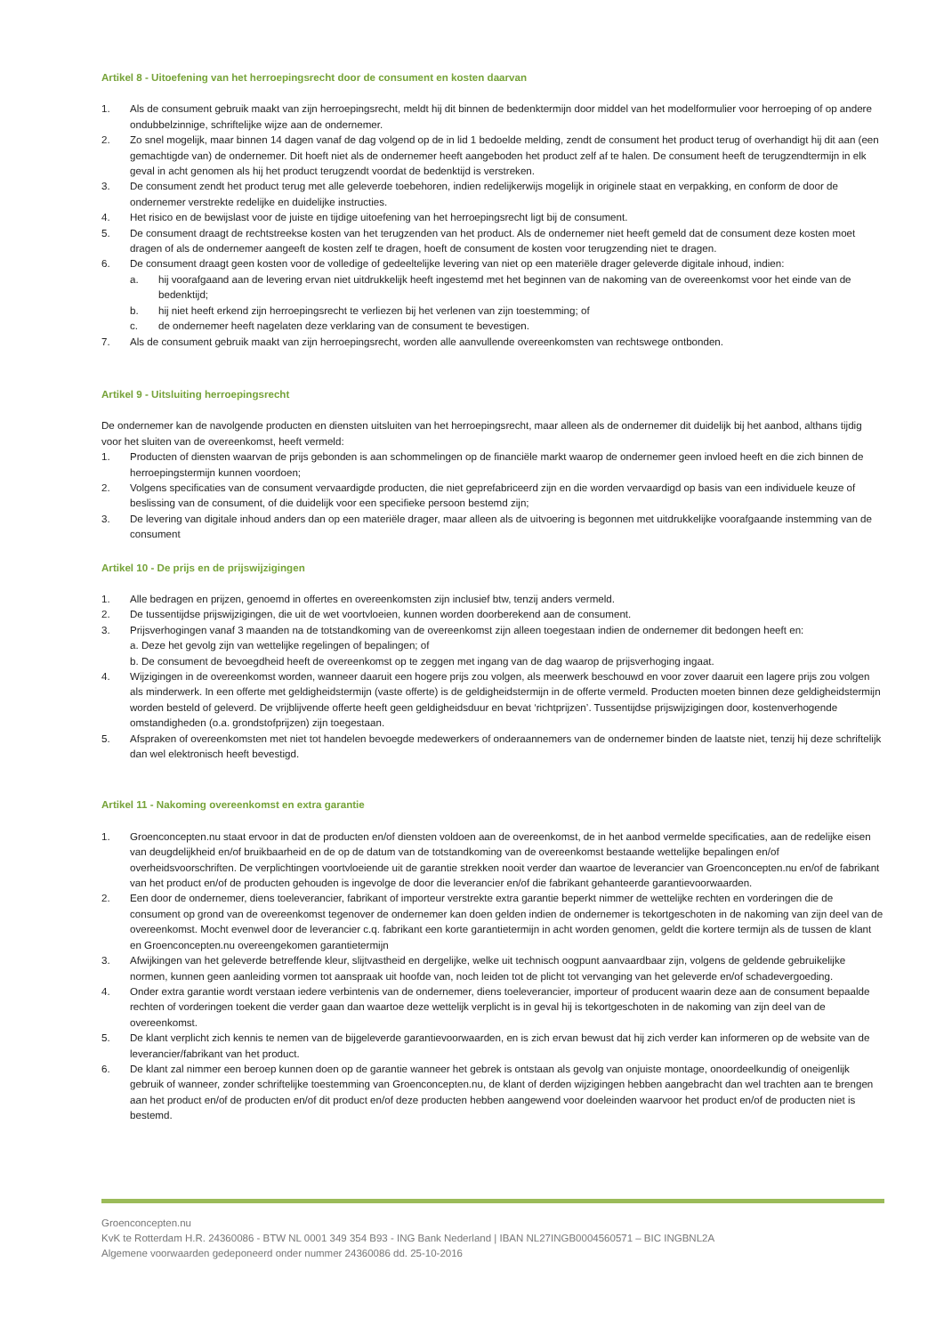Artikel 8 - Uitoefening van het herroepingsrecht door de consument en kosten daarvan
1. Als de consument gebruik maakt van zijn herroepingsrecht, meldt hij dit binnen de bedenktermijn door middel van het modelformulier voor herroeping of op andere ondubbelzinnige, schriftelijke wijze aan de ondernemer.
2. Zo snel mogelijk, maar binnen 14 dagen vanaf de dag volgend op de in lid 1 bedoelde melding, zendt de consument het product terug of overhandigt hij dit aan (een gemachtigde van) de ondernemer. Dit hoeft niet als de ondernemer heeft aangeboden het product zelf af te halen. De consument heeft de terugzendtermijn in elk geval in acht genomen als hij het product terugzendt voordat de bedenktijd is verstreken.
3. De consument zendt het product terug met alle geleverde toebehoren, indien redelijkerwijs mogelijk in originele staat en verpakking, en conform de door de ondernemer verstrekte redelijke en duidelijke instructies.
4. Het risico en de bewijslast voor de juiste en tijdige uitoefening van het herroepingsrecht ligt bij de consument.
5. De consument draagt de rechtstreekse kosten van het terugzenden van het product. Als de ondernemer niet heeft gemeld dat de consument deze kosten moet dragen of als de ondernemer aangeeft de kosten zelf te dragen, hoeft de consument de kosten voor terugzending niet te dragen.
6. De consument draagt geen kosten voor de volledige of gedeeltelijke levering van niet op een materiële drager geleverde digitale inhoud, indien:
a. hij voorafgaand aan de levering ervan niet uitdrukkelijk heeft ingestemd met het beginnen van de nakoming van de overeenkomst voor het einde van de bedenktijd;
b. hij niet heeft erkend zijn herroepingsrecht te verliezen bij het verlenen van zijn toestemming; of
c. de ondernemer heeft nagelaten deze verklaring van de consument te bevestigen.
7. Als de consument gebruik maakt van zijn herroepingsrecht, worden alle aanvullende overeenkomsten van rechtswege ontbonden.
Artikel 9 - Uitsluiting herroepingsrecht
De ondernemer kan de navolgende producten en diensten uitsluiten van het herroepingsrecht, maar alleen als de ondernemer dit duidelijk bij het aanbod, althans tijdig voor het sluiten van de overeenkomst, heeft vermeld:
1. Producten of diensten waarvan de prijs gebonden is aan schommelingen op de financiële markt waarop de ondernemer geen invloed heeft en die zich binnen de herroepingstermijn kunnen voordoen;
2. Volgens specificaties van de consument vervaardigde producten, die niet geprefabriceerd zijn en die worden vervaardigd op basis van een individuele keuze of beslissing van de consument, of die duidelijk voor een specifieke persoon bestemd zijn;
3. De levering van digitale inhoud anders dan op een materiële drager, maar alleen als de uitvoering is begonnen met uitdrukkelijke voorafgaande instemming van de consument
Artikel 10 - De prijs en de prijswijzigingen
1. Alle bedragen en prijzen, genoemd in offertes en overeenkomsten zijn inclusief btw, tenzij anders vermeld.
2. De tussentijdse prijswijzigingen, die uit de wet voortvloeien, kunnen worden doorberekend aan de consument.
3. Prijsverhogingen vanaf 3 maanden na de totstandkoming van de overeenkomst zijn alleen toegestaan indien de ondernemer dit bedongen heeft en:
a. Deze het gevolg zijn van wettelijke regelingen of bepalingen; of
b. De consument de bevoegdheid heeft de overeenkomst op te zeggen met ingang van de dag waarop de prijsverhoging ingaat.
4. Wijzigingen in de overeenkomst worden, wanneer daaruit een hogere prijs zou volgen, als meerwerk beschouwd en voor zover daaruit een lagere prijs zou volgen als minderwerk. In een offerte met geldigheidstermijn (vaste offerte) is de geldigheidstermijn in de offerte vermeld. Producten moeten binnen deze geldigheidstermijn worden besteld of geleverd. De vrijblijvende offerte heeft geen geldigheidsduur en bevat ‘richtprijzen’. Tussentijdse prijswijzigingen door, kostenverhogende omstandigheden (o.a. grondstofprijzen) zijn toegestaan.
5. Afspraken of overeenkomsten met niet tot handelen bevoegde medewerkers of onderaannemers van de ondernemer binden de laatste niet, tenzij hij deze schriftelijk dan wel elektronisch heeft bevestigd.
Artikel 11 - Nakoming overeenkomst en extra garantie
1. Groenconcepten.nu staat ervoor in dat de producten en/of diensten voldoen aan de overeenkomst, de in het aanbod vermelde specificaties, aan de redelijke eisen van deugdelijkheid en/of bruikbaarheid en de op de datum van de totstandkoming van de overeenkomst bestaande wettelijke bepalingen en/of overheidsvoorschriften. De verplichtingen voortvloeiende uit de garantie strekken nooit verder dan waartoe de leverancier van Groenconcepten.nu en/of de fabrikant van het product en/of de producten gehouden is ingevolge de door die leverancier en/of die fabrikant gehanteerde garantievoorwaarden.
2. Een door de ondernemer, diens toeleverancier, fabrikant of importeur verstrekte extra garantie beperkt nimmer de wettelijke rechten en vorderingen die de consument op grond van de overeenkomst tegenover de ondernemer kan doen gelden indien de ondernemer is tekortgeschoten in de nakoming van zijn deel van de overeenkomst. Mocht evenwel door de leverancier c.q. fabrikant een korte garantietermijn in acht worden genomen, geldt die kortere termijn als de tussen de klant en Groenconcepten.nu overeengekomen garantietermijn
3. Afwijkingen van het geleverde betreffende kleur, slijtvastheid en dergelijke, welke uit technisch oogpunt aanvaardbaar zijn, volgens de geldende gebruikelijke normen, kunnen geen aanleiding vormen tot aanspraak uit hoofde van, noch leiden tot de plicht tot vervanging van het geleverde en/of schadevergoeding.
4. Onder extra garantie wordt verstaan iedere verbintenis van de ondernemer, diens toeleverancier, importeur of producent waarin deze aan de consument bepaalde rechten of vorderingen toekent die verder gaan dan waartoe deze wettelijk verplicht is in geval hij is tekortgeschoten in de nakoming van zijn deel van de overeenkomst.
5. De klant verplicht zich kennis te nemen van de bijgeleverde garantievoorwaarden, en is zich ervan bewust dat hij zich verder kan informeren op de website van de leverancier/fabrikant van het product.
6. De klant zal nimmer een beroep kunnen doen op de garantie wanneer het gebrek is ontstaan als gevolg van onjuiste montage, onoordeelkundig of oneigenlijk gebruik of wanneer, zonder schriftelijke toestemming van Groenconcepten.nu, de klant of derden wijzigingen hebben aangebracht dan wel trachten aan te brengen aan het product en/of de producten en/of dit product en/of deze producten hebben aangewend voor doeleinden waarvoor het product en/of de producten niet is bestemd.
Groenconcepten.nu
KvK te Rotterdam H.R. 24360086 - BTW NL 0001 349 354 B93 - ING Bank Nederland | IBAN NL27INGB0004560571 – BIC INGBNL2A
Algemene voorwaarden gedeponeerd onder nummer 24360086 dd. 25-10-2016